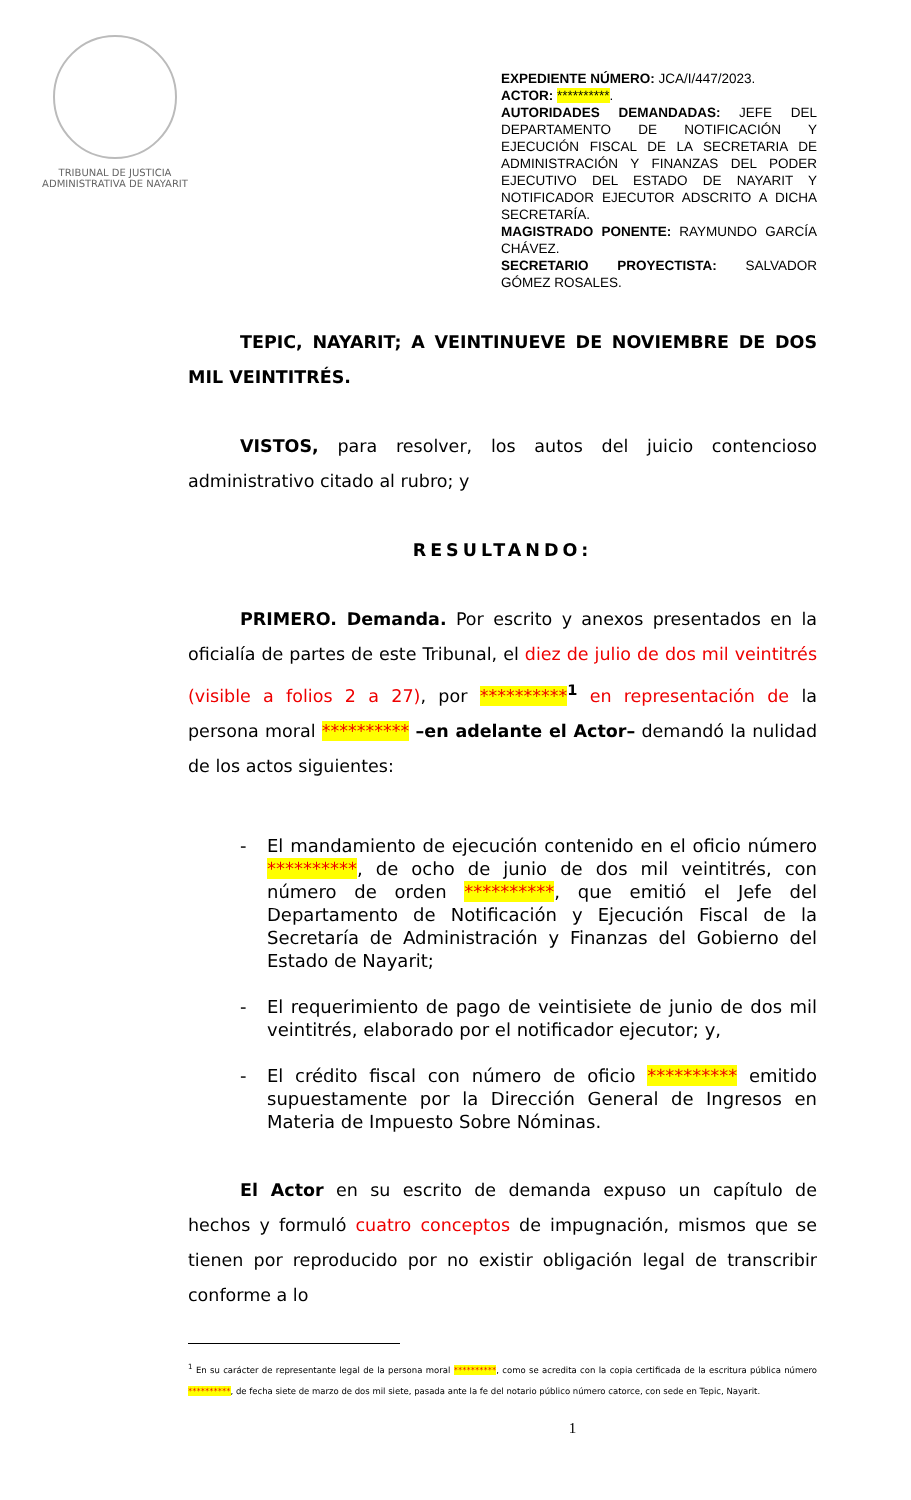TRIBUNAL DE JUSTICIA
ADMINISTRATIVA DE NAYARIT
EXPEDIENTE NÚMERO: JCA/I/447/2023.
ACTOR: **********.
AUTORIDADES DEMANDADAS: JEFE DEL DEPARTAMENTO DE NOTIFICACIÓN Y EJECUCIÓN FISCAL DE LA SECRETARIA DE ADMINISTRACIÓN Y FINANZAS DEL PODER EJECUTIVO DEL ESTADO DE NAYARIT Y NOTIFICADOR EJECUTOR ADSCRITO A DICHA SECRETARÍA.
MAGISTRADO PONENTE: RAYMUNDO GARCÍA CHÁVEZ.
SECRETARIO PROYECTISTA: SALVADOR GÓMEZ ROSALES.
TEPIC, NAYARIT; A VEINTINUEVE DE NOVIEMBRE DE DOS MIL VEINTITRÉS.
VISTOS, para resolver, los autos del juicio contencioso administrativo citado al rubro; y
RESULTANDO:
PRIMERO. Demanda. Por escrito y anexos presentados en la oficialía de partes de este Tribunal, el diez de julio de dos mil veintitrés (visible a folios 2 a 27), por **********<sup>1</sup> en representación de la persona moral ********** –en adelante el Actor– demandó la nulidad de los actos siguientes:
- El mandamiento de ejecución contenido en el oficio número **********, de ocho de junio de dos mil veintitrés, con número de orden **********, que emitió el Jefe del Departamento de Notificación y Ejecución Fiscal de la Secretaría de Administración y Finanzas del Gobierno del Estado de Nayarit;
- El requerimiento de pago de veintisiete de junio de dos mil veintitrés, elaborado por el notificador ejecutor; y,
- El crédito fiscal con número de oficio ********** emitido supuestamente por la Dirección General de Ingresos en Materia de Impuesto Sobre Nóminas.
El Actor en su escrito de demanda expuso un capítulo de hechos y formuló cuatro conceptos de impugnación, mismos que se tienen por reproducido por no existir obligación legal de transcribir conforme a lo
<sup>1</sup> En su carácter de representante legal de la persona moral **********, como se acredita con la copia certificada de la escritura pública número **********, de fecha siete de marzo de dos mil siete, pasada ante la fe del notario público número catorce, con sede en Tepic, Nayarit.
1